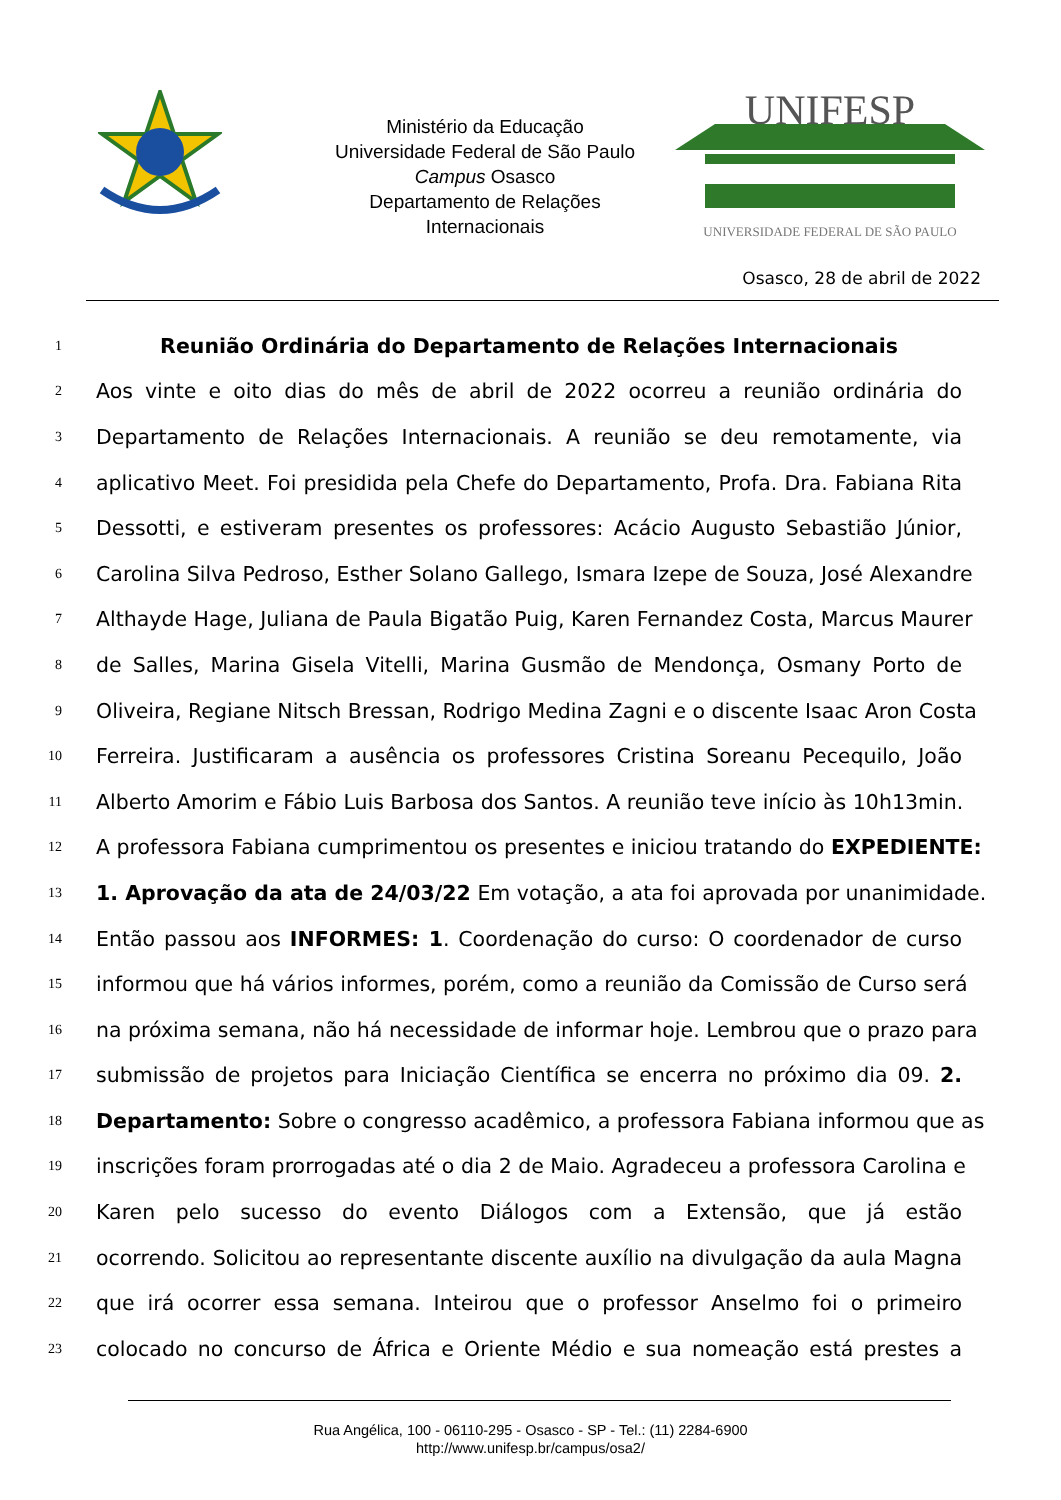Ministério da Educação
Universidade Federal de São Paulo
Campus Osasco
Departamento de Relações
Internacionais
UNIFESP
UNIVERSIDADE FEDERAL DE SÃO PAULO
Osasco, 28 de abril de 2022
1 Reunião Ordinária do Departamento de Relações Internacionais
2 Aos vinte e oito dias do mês de abril de 2022 ocorreu a reunião ordinária do
3 Departamento de Relações Internacionais. A reunião se deu remotamente, via
4 aplicativo Meet. Foi presidida pela Chefe do Departamento, Profa. Dra. Fabiana Rita
5 Dessotti, e estiveram presentes os professores: Acácio Augusto Sebastião Júnior,
6 Carolina Silva Pedroso, Esther Solano Gallego, Ismara Izepe de Souza, José Alexandre
7 Althayde Hage, Juliana de Paula Bigatão Puig, Karen Fernandez Costa, Marcus Maurer
8 de Salles, Marina Gisela Vitelli, Marina Gusmão de Mendonça, Osmany Porto de
9 Oliveira, Regiane Nitsch Bressan, Rodrigo Medina Zagni e o discente Isaac Aron Costa
10 Ferreira. Justificaram a ausência os professores Cristina Soreanu Pecequilo, João
11 Alberto Amorim e Fábio Luis Barbosa dos Santos. A reunião teve início às 10h13min.
12 A professora Fabiana cumprimentou os presentes e iniciou tratando do EXPEDIENTE:
13 1. Aprovação da ata de 24/03/22 Em votação, a ata foi aprovada por unanimidade.
14 Então passou aos INFORMES: 1. Coordenação do curso: O coordenador de curso
15 informou que há vários informes, porém, como a reunião da Comissão de Curso será
16 na próxima semana, não há necessidade de informar hoje. Lembrou que o prazo para
17 submissão de projetos para Iniciação Científica se encerra no próximo dia 09. 2.
18 Departamento: Sobre o congresso acadêmico, a professora Fabiana informou que as
19 inscrições foram prorrogadas até o dia 2 de Maio. Agradeceu a professora Carolina e
20 Karen pelo sucesso do evento Diálogos com a Extensão, que já estão
21 ocorrendo. Solicitou ao representante discente auxílio na divulgação da aula Magna
22 que irá ocorrer essa semana. Inteirou que o professor Anselmo foi o primeiro
23 colocado no concurso de África e Oriente Médio e sua nomeação está prestes a
Rua Angélica, 100 - 06110-295 - Osasco - SP - Tel.: (11) 2284-6900
http://www.unifesp.br/campus/osa2/